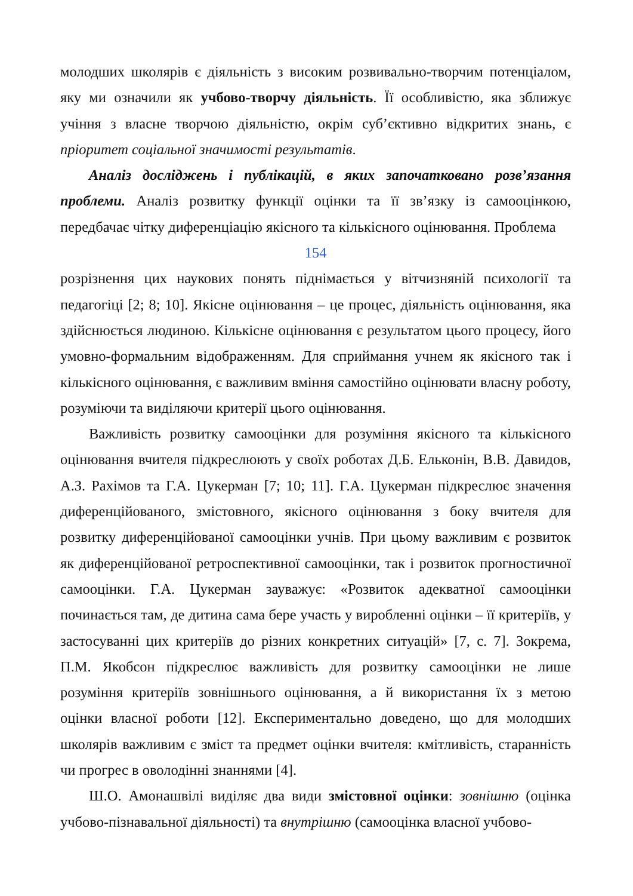молодших школярів є діяльність з високим розвивально-творчим потенціалом, яку ми означили як учбово-творчу діяльність. Її особливістю, яка зближує учіння з власне творчою діяльністю, окрім суб’єктивно відкритих знань, є пріоритет соціальної значимості результатів.
Аналіз досліджень і публікацій, в яких започатковано розв’язання проблеми. Аналіз розвитку функції оцінки та її зв’язку із самооцінкою, передбачає чітку диференціацію якісного та кількісного оцінювання. Проблема
154
розрізнення цих наукових понять піднімається у вітчизняній психології та педагогіці [2; 8; 10]. Якісне оцінювання – це процес, діяльність оцінювання, яка здійснюється людиною. Кількісне оцінювання є результатом цього процесу, його умовно-формальним відображенням. Для сприймання учнем як якісного так і кількісного оцінювання, є важливим вміння самостійно оцінювати власну роботу, розуміючи та виділяючи критерії цього оцінювання.
Важливість розвитку самооцінки для розуміння якісного та кількісного оцінювання вчителя підкреслюють у своїх роботах Д.Б. Ельконін, В.В. Давидов, А.З. Рахімов та Г.А. Цукерман [7; 10; 11]. Г.А. Цукерман підкреслює значення диференційованого, змістовного, якісного оцінювання з боку вчителя для розвитку диференційованої самооцінки учнів. При цьому важливим є розвиток як диференційованої ретроспективної самооцінки, так і розвиток прогностичної самооцінки. Г.А. Цукерман зауважує: «Розвиток адекватної самооцінки починається там, де дитина сама бере участь у виробленні оцінки – її критеріїв, у застосуванні цих критеріїв до різних конкретних ситуацій» [7, с. 7]. Зокрема, П.М. Якобсон підкреслює важливість для розвитку самооцінки не лише розуміння критеріїв зовнішнього оцінювання, а й використання їх з метою оцінки власної роботи [12]. Експериментально доведено, що для молодших школярів важливим є зміст та предмет оцінки вчителя: кмітливість, старанність чи прогрес в оволодінні знаннями [4].
Ш.О. Амонашвілі виділяє два види змістовної оцінки: зовнішню (оцінка учбово-пізнавальної діяльності) та внутрішню (самооцінка власної учбово-